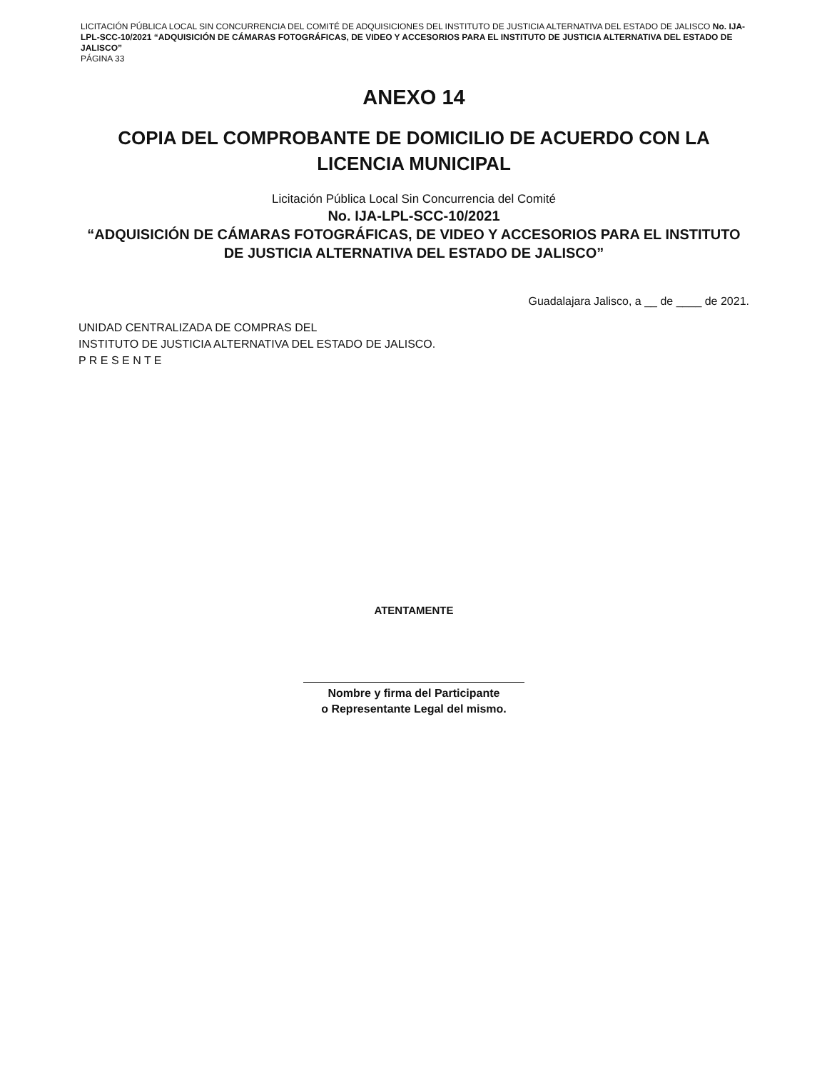LICITACIÓN PÚBLICA LOCAL SIN CONCURRENCIA DEL COMITÉ DE ADQUISICIONES DEL INSTITUTO DE JUSTICIA ALTERNATIVA DEL ESTADO DE JALISCO No. IJA-LPL-SCC-10/2021 “ADQUISICIÓN DE CÁMARAS FOTOGRÁFICAS, DE VIDEO Y ACCESORIOS PARA EL INSTITUTO DE JUSTICIA ALTERNATIVA DEL ESTADO DE JALISCO”
PÁGINA 33
ANEXO 14
COPIA DEL COMPROBANTE DE DOMICILIO DE ACUERDO CON LA LICENCIA MUNICIPAL
Licitación Pública Local Sin Concurrencia del Comité
No. IJA-LPL-SCC-10/2021
“ADQUISICIÓN DE CÁMARAS FOTOGRÁFICAS, DE VIDEO Y ACCESORIOS PARA EL INSTITUTO DE JUSTICIA ALTERNATIVA DEL ESTADO DE JALISCO”
Guadalajara Jalisco, a __ de ____ de 2021.
UNIDAD CENTRALIZADA DE COMPRAS DEL
INSTITUTO DE JUSTICIA ALTERNATIVA DEL ESTADO DE JALISCO.
P R E S E N T E
ATENTAMENTE
Nombre y firma del Participante
o Representante Legal del mismo.